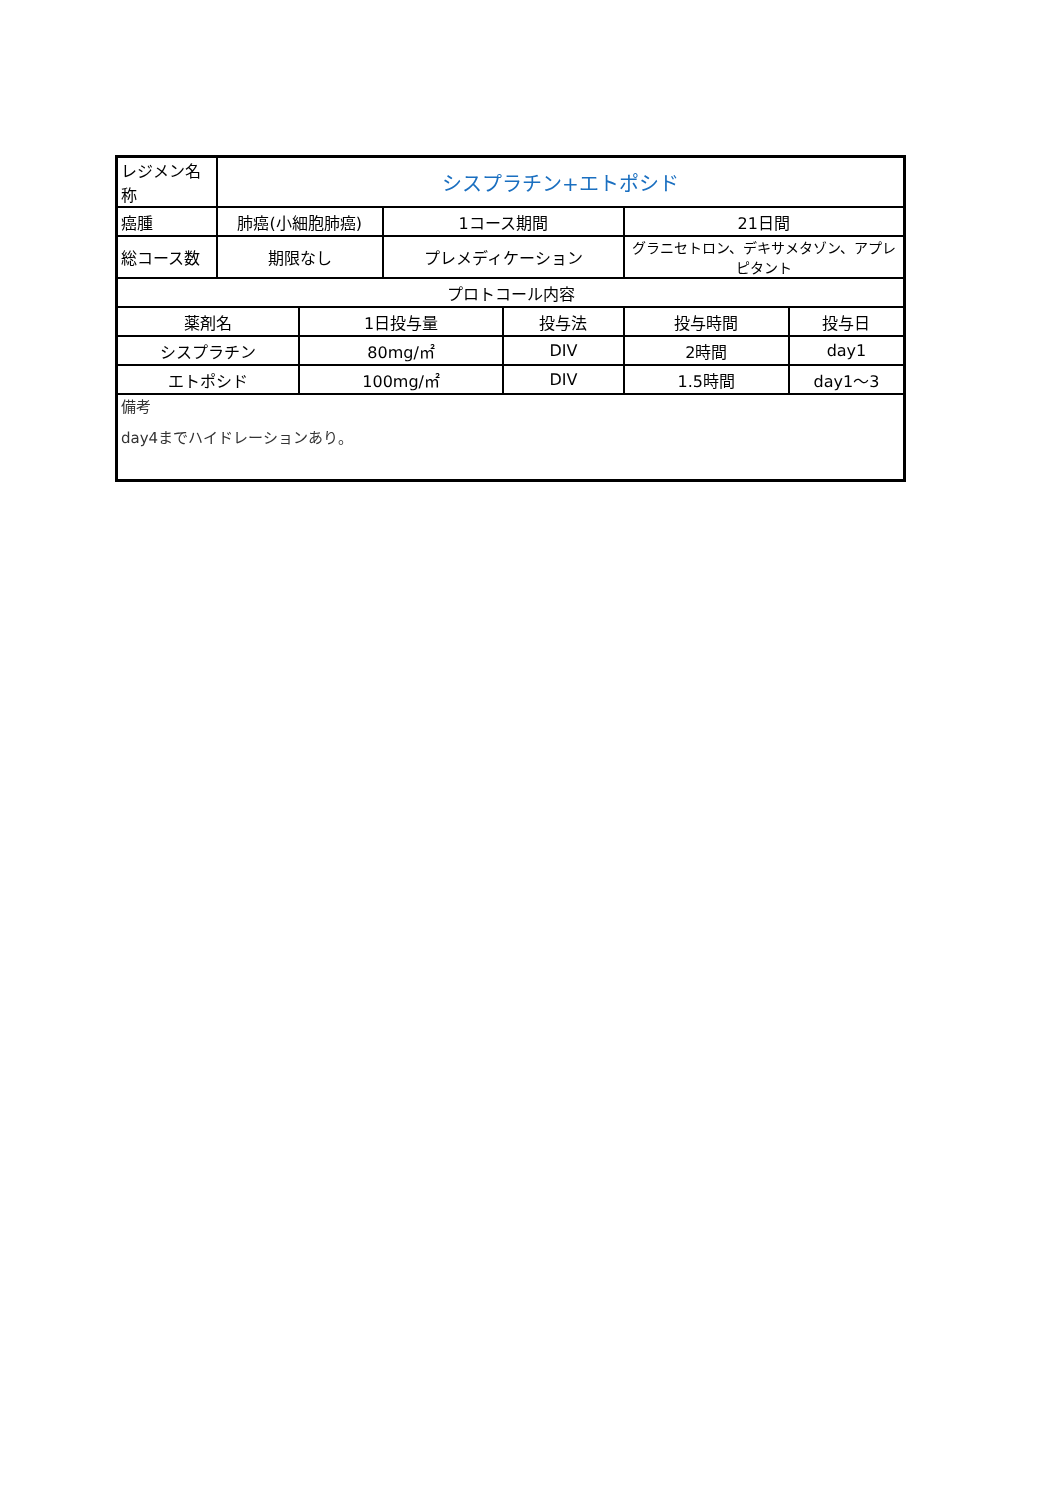| レジメン名称 | シスプラチン+エトポシド | | | | | |
| 癌腫 | 肺癌(小細胞肺癌) | | 1コース期間 | | 21日間 | |
| 総コース数 | 期限なし | | プレメディケーション | | グラニセトロン、デキサメタゾン、アプレピタント | |
| プロトコール内容 | | | | | | |
| 薬剤名 | | 1日投与量 | | 投与法 | 投与時間 | 投与日 |
| シスプラチン | | 80mg/㎡ | | DIV | 2時間 | day1 |
| エトポシド | | 100mg/㎡ | | DIV | 1.5時間 | day1～3 |
| 備考 day4までハイドレーションあり。 | | | | | | |